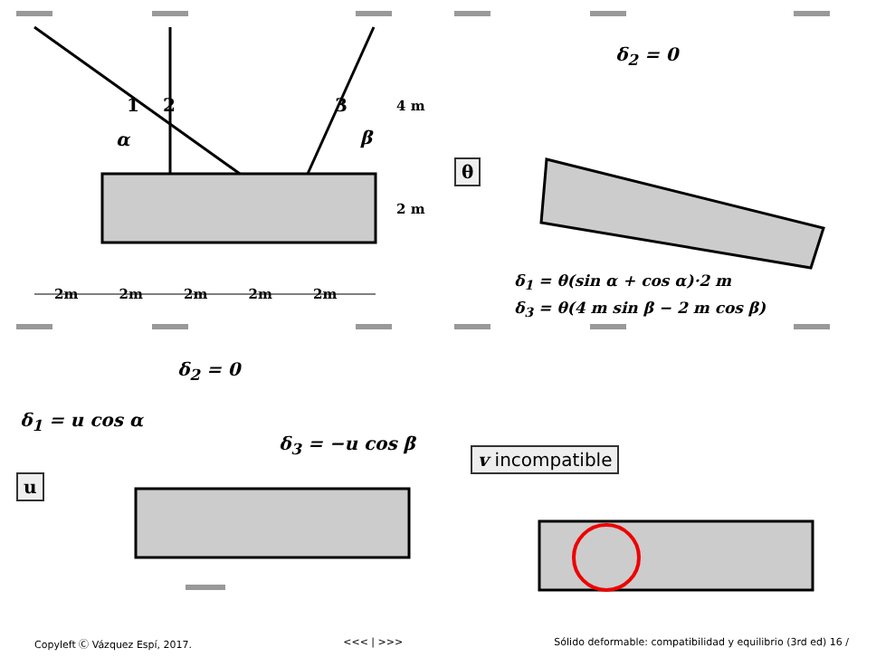α β
4 m
2 m
2m 2m 2m 2m 2m
1 2 3
δ<sub>2</sub> = 0
θ
δ<sub>1</sub> = θ(sin α + cos α)·2 m
δ<sub>3</sub> = θ(4 m sin β − 2 m cos β)
δ<sub>2</sub> = 0
δ<sub>1</sub> = u cos α
δ<sub>3</sub> = −u cos β
u
v incompatible
Copyleft Ⓒ Vázquez Espí, 2017. <<< | >>> Sólido deformable: compatibilidad y equilibrio (3rd ed) 16 /